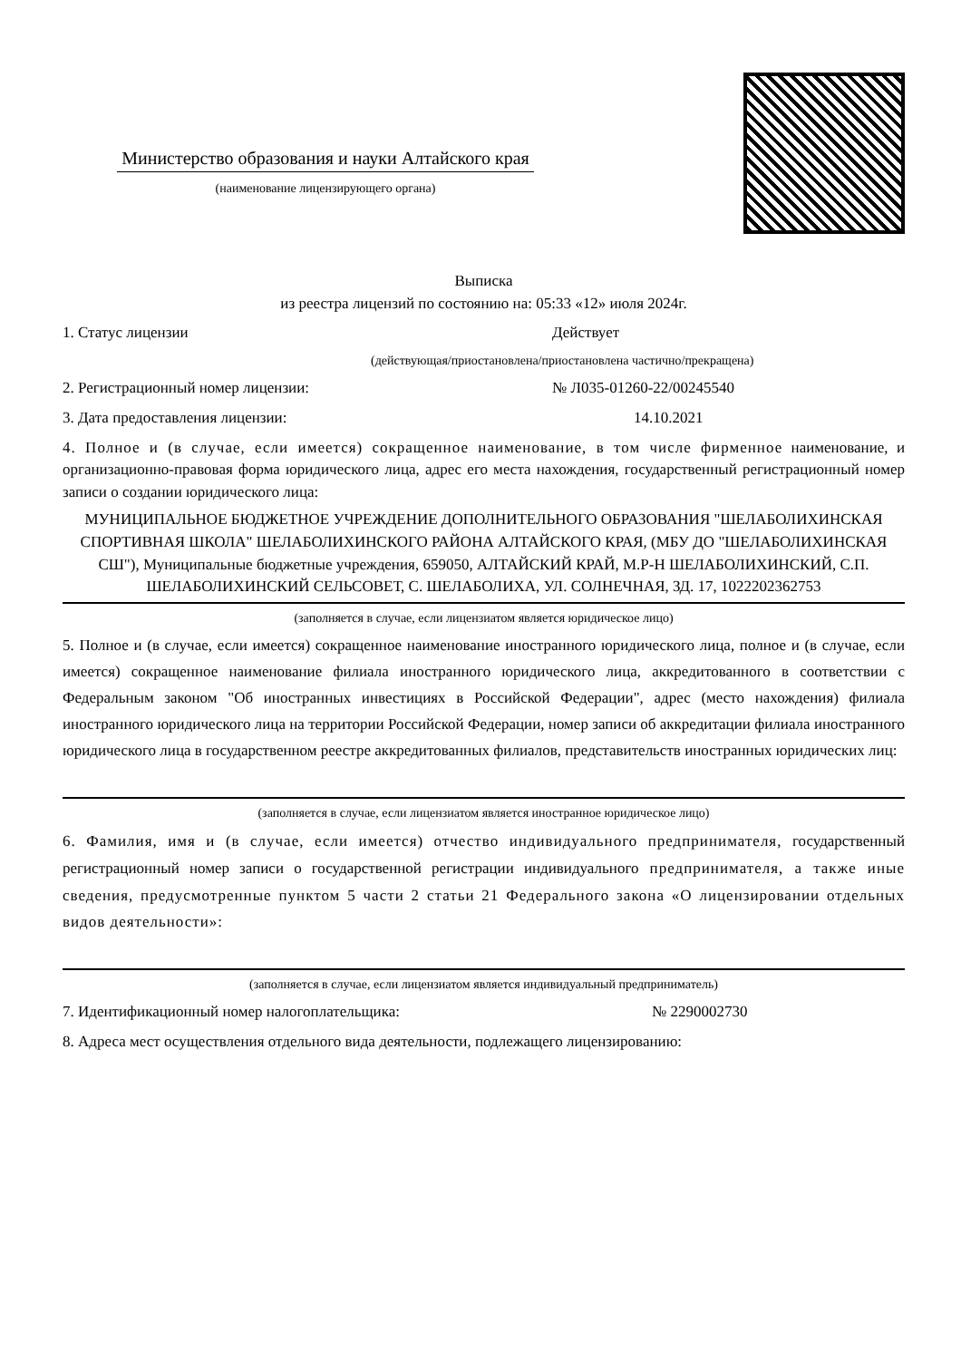Министерство образования и науки Алтайского края
(наименование лицензирующего органа)
Выписка
из реестра лицензий по состоянию на: 05:33 «12» июля 2024г.
1. Статус лицензии Действует
(действующая/приостановлена/приостановлена частично/прекращена)
2. Регистрационный номер лицензии: № Л035-01260-22/00245540
3. Дата предоставления лицензии: 14.10.2021
4. Полное и (в случае, если имеется) сокращенное наименование, в том числе фирменное наименование, и организационно-правовая форма юридического лица, адрес его места нахождения, государственный регистрационный номер записи о создании юридического лица:
МУНИЦИПАЛЬНОЕ БЮДЖЕТНОЕ УЧРЕЖДЕНИЕ ДОПОЛНИТЕЛЬНОГО ОБРАЗОВАНИЯ "ШЕЛАБОЛИХИНСКАЯ СПОРТИВНАЯ ШКОЛА" ШЕЛАБОЛИХИНСКОГО РАЙОНА АЛТАЙСКОГО КРАЯ, (МБУ ДО "ШЕЛАБОЛИХИНСКАЯ СШ"), Муниципальные бюджетные учреждения, 659050, АЛТАЙСКИЙ КРАЙ, М.Р-Н ШЕЛАБОЛИХИНСКИЙ, С.П. ШЕЛАБОЛИХИНСКИЙ СЕЛЬСОВЕТ, С. ШЕЛАБОЛИХА, УЛ. СОЛНЕЧНАЯ, ЗД. 17, 1022202362753
(заполняется в случае, если лицензиатом является юридическое лицо)
5. Полное и (в случае, если имеется) сокращенное наименование иностранного юридического лица, полное и (в случае, если имеется) сокращенное наименование филиала иностранного юридического лица, аккредитованного в соответствии с Федеральным законом "Об иностранных инвестициях в Российской Федерации", адрес (место нахождения) филиала иностранного юридического лица на территории Российской Федерации, номер записи об аккредитации филиала иностранного юридического лица в государственном реестре аккредитованных филиалов, представительств иностранных юридических лиц:
(заполняется в случае, если лицензиатом является иностранное юридическое лицо)
6. Фамилия, имя и (в случае, если имеется) отчество индивидуального предпринимателя, государственный регистрационный номер записи о государственной регистрации индивидуального предпринимателя, а также иные сведения, предусмотренные пунктом 5 части 2 статьи 21 Федерального закона «О лицензировании отдельных видов деятельности»:
(заполняется в случае, если лицензиатом является индивидуальный предприниматель)
7. Идентификационный номер налогоплательщика: № 2290002730
8. Адреса мест осуществления отдельного вида деятельности, подлежащего лицензированию: